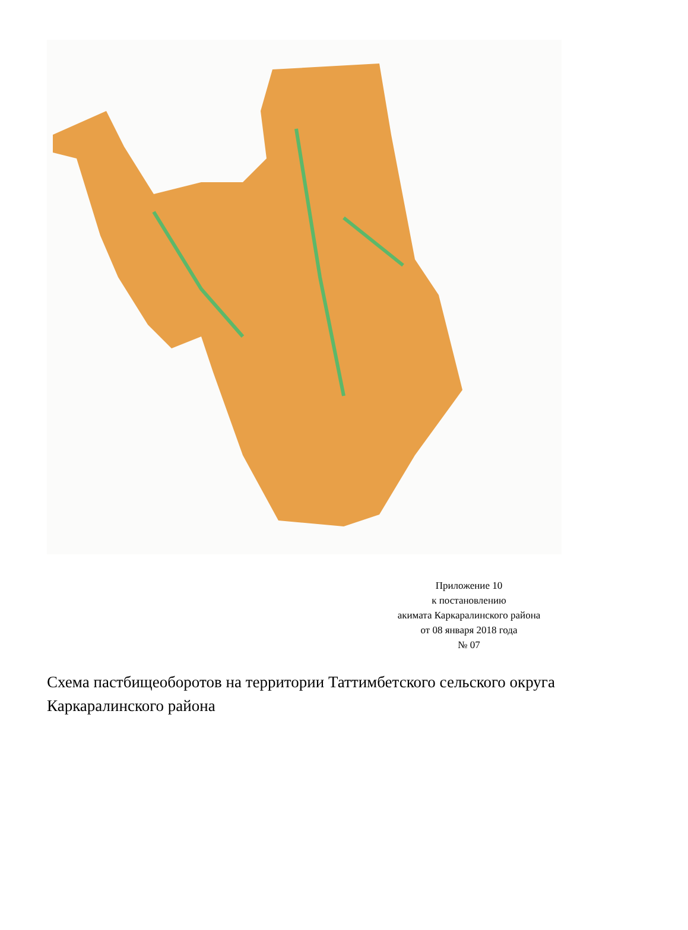Приложение 10
к постановлению
акимата Каркаралинского района
от 08 января 2018 года
№ 07
Схема пастбищеоборотов на территории Таттимбетского сельского округа Каркаралинского района